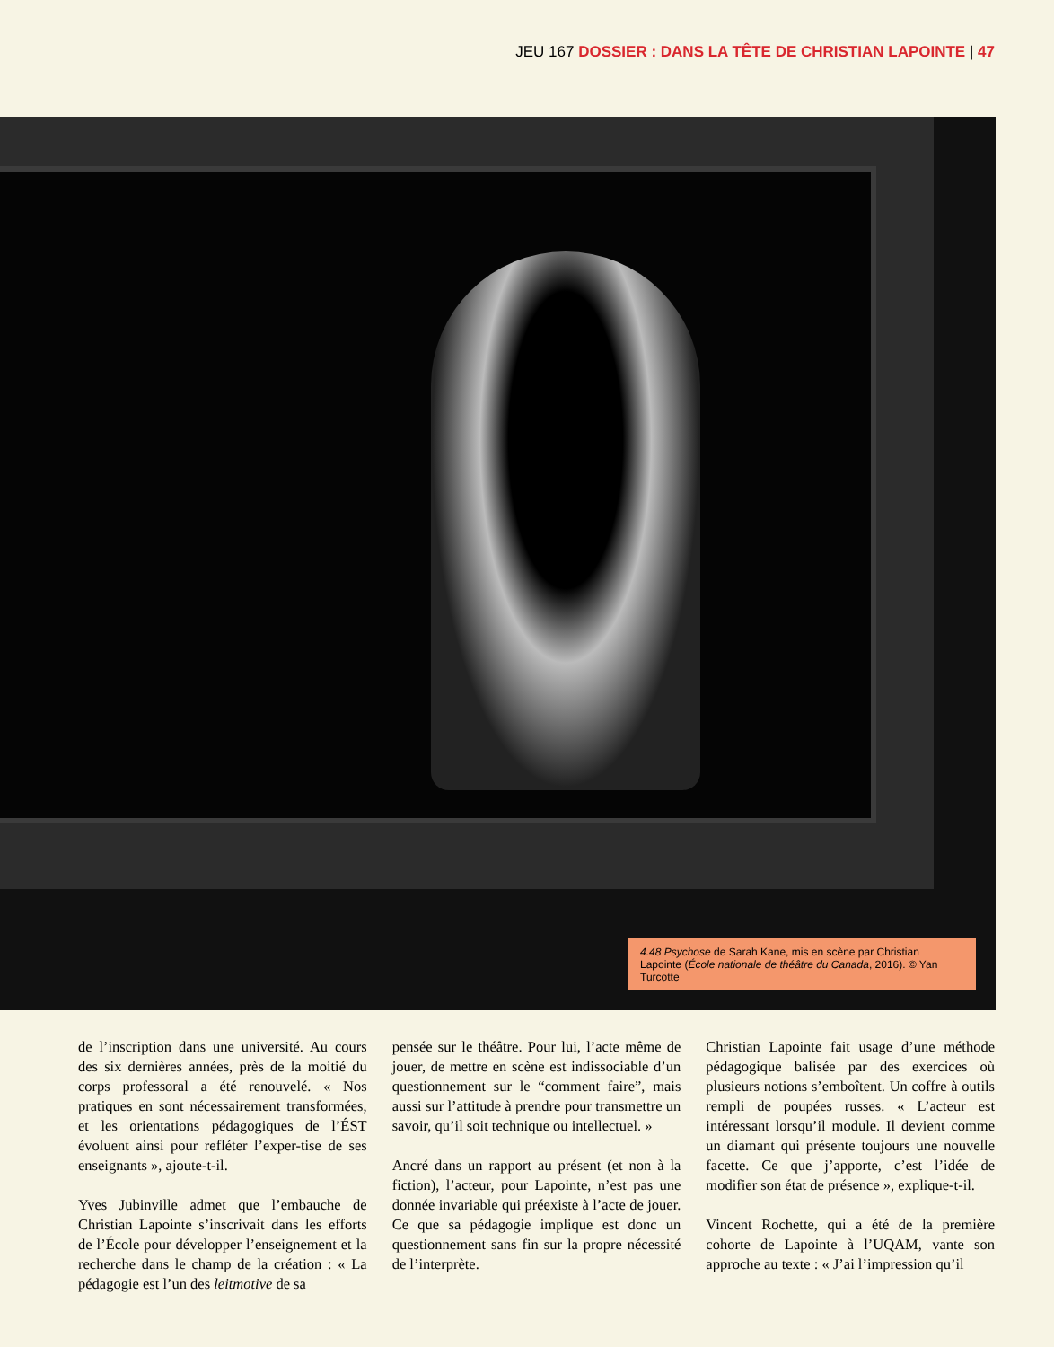JEU 167 DOSSIER : DANS LA TÊTE DE CHRISTIAN LAPOINTE | 47
4.48 Psychose de Sarah Kane, mis en scène par Christian Lapointe (École nationale de théâtre du Canada, 2016). © Yan Turcotte
de l’inscription dans une université. Au cours des six dernières années, près de la moitié du corps professoral a été renouvelé. « Nos pratiques en sont nécessairement trans­formées, et les orientations pédagogiques de l’ÉST évoluent ainsi pour refléter l’exper-tise de ses enseignants », ajoute-t-il.
Yves Jubinville admet que l’embauche de Christian Lapointe s’inscrivait dans les efforts de l’École pour développer l’enseignement et la recherche dans le champ de la création : « La pédagogie est l’un des leitmotive de sa
pensée sur le théâtre. Pour lui, l’acte même de jouer, de mettre en scène est indissociable d’un questionnement sur le “comment faire”, mais aussi sur l’attitude à prendre pour transmettre un savoir, qu’il soit technique ou intellectuel. »
Ancré dans un rapport au présent (et non à la fiction), l’acteur, pour Lapointe, n’est pas une donnée invariable qui préexiste à l’acte de jouer. Ce que sa pédagogie implique est donc un questionnement sans fin sur la propre nécessité de l’interprète.
Christian Lapointe fait usage d’une méthode pédagogique balisée par des exercices où plusieurs notions s’emboîtent. Un coffre à outils rempli de poupées russes. « L’acteur est intéressant lorsqu’il module. Il devient comme un diamant qui présente toujours une nouvelle facette. Ce que j’apporte, c’est l’idée de modifier son état de présence », explique-t-il.
Vincent Rochette, qui a été de la première cohorte de Lapointe à l’UQAM, vante son approche au texte : « J’ai l’impression qu’il